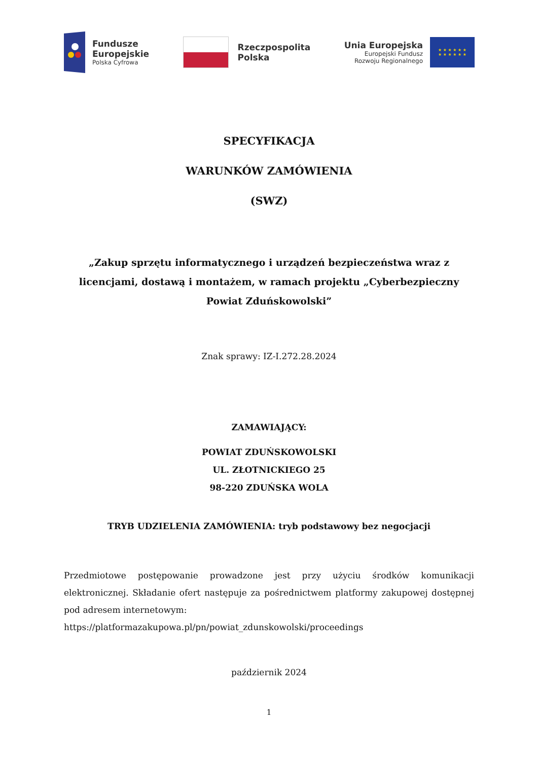Fundusze
Europejskie
Polska Cyfrowa
Rzeczpospolita
Polska
Unia Europejska
Europejski Fundusz
Rozwoju Regionalnego
★ ★ ★ ★ ★ ★
★ ★ ★ ★ ★ ★
SPECYFIKACJA
WARUNKÓW ZAMÓWIENIA
(SWZ)
„Zakup sprzętu informatycznego i urządzeń bezpieczeństwa wraz z licencjami, dostawą i montażem, w ramach projektu „Cyberbezpieczny Powiat Zduńskowolski”
Znak sprawy: IZ-I.272.28.2024
ZAMAWIAJĄCY:
POWIAT ZDUŃSKOWOLSKI
UL. ZŁOTNICKIEGO 25
98-220 ZDUŃSKA WOLA
TRYB UDZIELENIA ZAMÓWIENIA: tryb podstawowy bez negocjacji
Przedmiotowe postępowanie prowadzone jest przy użyciu środków komunikacji elektronicznej. Składanie ofert następuje za pośrednictwem platformy zakupowej dostępnej pod adresem internetowym:
https://platformazakupowa.pl/pn/powiat_zdunskowolski/proceedings
październik 2024
1